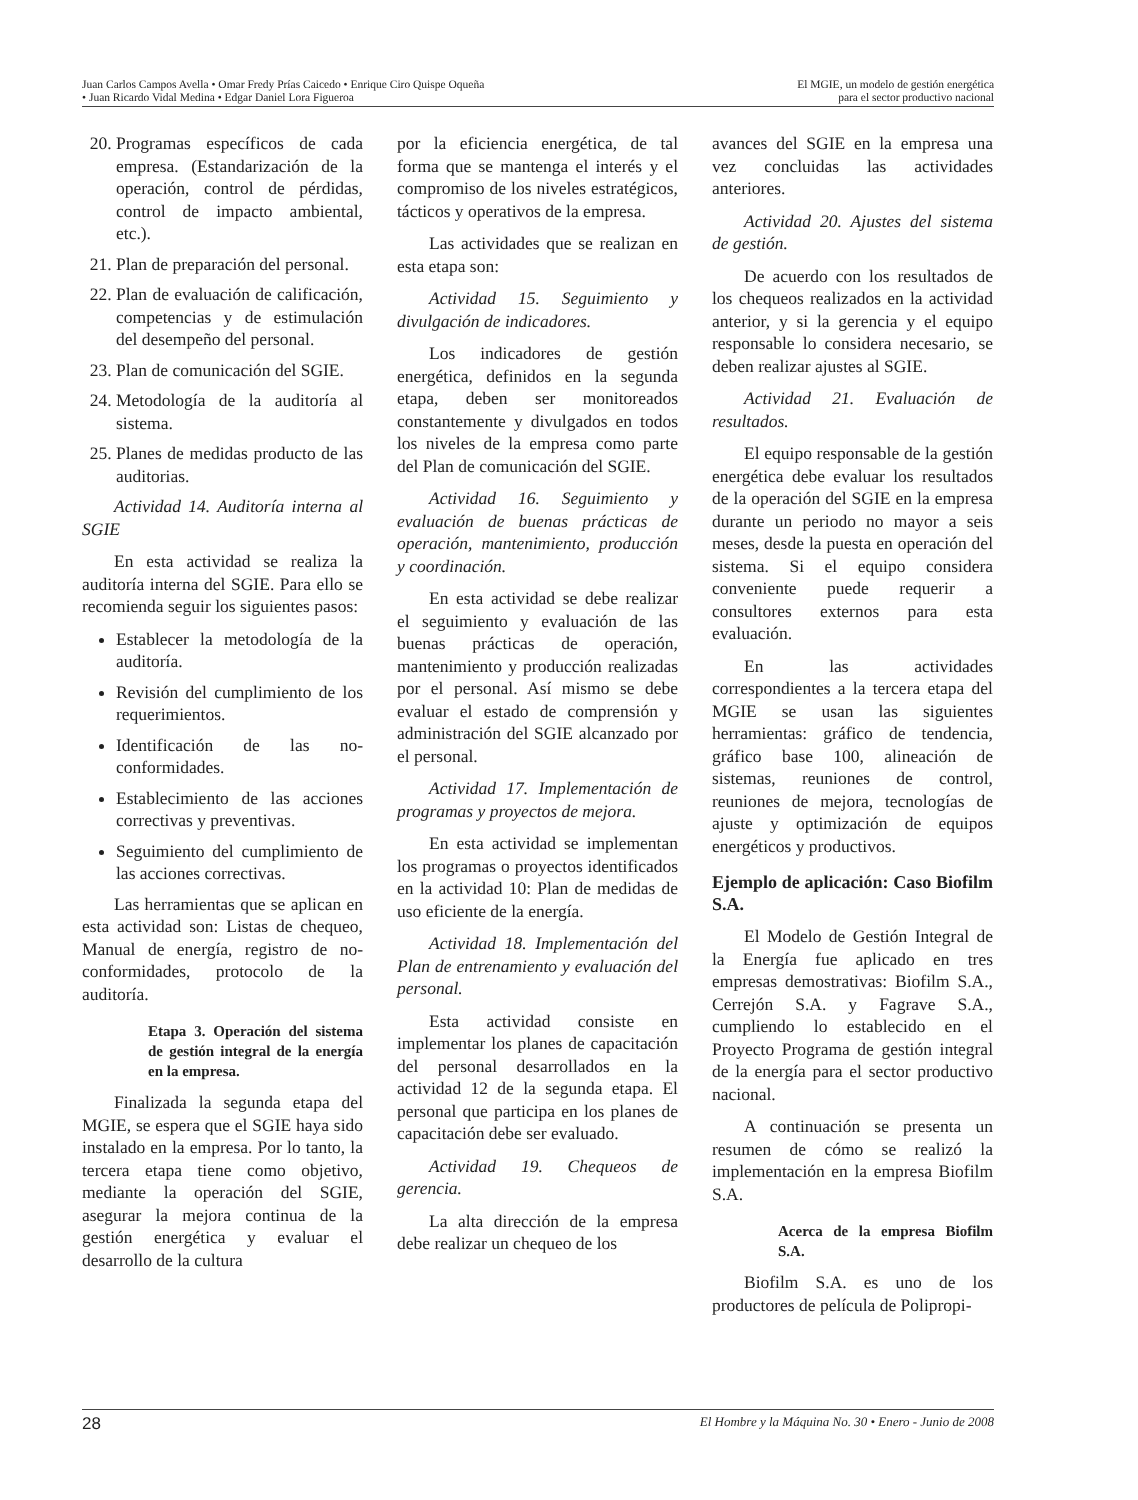Juan Carlos Campos Avella • Omar Fredy Prías Caicedo • Enrique Ciro Quispe Oqueña
• Juan Ricardo Vidal Medina • Edgar Daniel Lora Figueroa
El MGIE, un modelo de gestión energética
para el sector productivo nacional
20. Programas específicos de cada empresa. (Estandarización de la operación, control de pérdidas, control de impacto ambiental, etc.).
21. Plan de preparación del personal.
22. Plan de evaluación de calificación, competencias y de estimulación del desempeño del personal.
23. Plan de comunicación del SGIE.
24. Metodología de la auditoría al sistema.
25. Planes de medidas producto de las auditorias.
Actividad 14. Auditoría interna al SGIE
En esta actividad se realiza la auditoría interna del SGIE. Para ello se recomienda seguir los siguientes pasos:
Establecer la metodología de la auditoría.
Revisión del cumplimiento de los requerimientos.
Identificación de las no-conformidades.
Establecimiento de las acciones correctivas y preventivas.
Seguimiento del cumplimiento de las acciones correctivas.
Las herramientas que se aplican en esta actividad son: Listas de chequeo, Manual de energía, registro de no-conformidades, protocolo de la auditoría.
Etapa 3. Operación del sistema de gestión integral de la energía en la empresa.
Finalizada la segunda etapa del MGIE, se espera que el SGIE haya sido instalado en la empresa. Por lo tanto, la tercera etapa tiene como objetivo, mediante la operación del SGIE, asegurar la mejora continua de la gestión energética y evaluar el desarrollo de la cultura
por la eficiencia energética, de tal forma que se mantenga el interés y el compromiso de los niveles estratégicos, tácticos y operativos de la empresa.
Las actividades que se realizan en esta etapa son:
Actividad 15. Seguimiento y divulgación de indicadores.
Los indicadores de gestión energética, definidos en la segunda etapa, deben ser monitoreados constantemente y divulgados en todos los niveles de la empresa como parte del Plan de comunicación del SGIE.
Actividad 16. Seguimiento y evaluación de buenas prácticas de operación, mantenimiento, producción y coordinación.
En esta actividad se debe realizar el seguimiento y evaluación de las buenas prácticas de operación, mantenimiento y producción realizadas por el personal. Así mismo se debe evaluar el estado de comprensión y administración del SGIE alcanzado por el personal.
Actividad 17. Implementación de programas y proyectos de mejora.
En esta actividad se implementan los programas o proyectos identificados en la actividad 10: Plan de medidas de uso eficiente de la energía.
Actividad 18. Implementación del Plan de entrenamiento y evaluación del personal.
Esta actividad consiste en implementar los planes de capacitación del personal desarrollados en la actividad 12 de la segunda etapa. El personal que participa en los planes de capacitación debe ser evaluado.
Actividad 19. Chequeos de gerencia.
La alta dirección de la empresa debe realizar un chequeo de los
avances del SGIE en la empresa una vez concluidas las actividades anteriores.
Actividad 20. Ajustes del sistema de gestión.
De acuerdo con los resultados de los chequeos realizados en la actividad anterior, y si la gerencia y el equipo responsable lo considera necesario, se deben realizar ajustes al SGIE.
Actividad 21. Evaluación de resultados.
El equipo responsable de la gestión energética debe evaluar los resultados de la operación del SGIE en la empresa durante un periodo no mayor a seis meses, desde la puesta en operación del sistema. Si el equipo considera conveniente puede requerir a consultores externos para esta evaluación.
En las actividades correspondientes a la tercera etapa del MGIE se usan las siguientes herramientas: gráfico de tendencia, gráfico base 100, alineación de sistemas, reuniones de control, reuniones de mejora, tecnologías de ajuste y optimización de equipos energéticos y productivos.
Ejemplo de aplicación: Caso Biofilm S.A.
El Modelo de Gestión Integral de la Energía fue aplicado en tres empresas demostrativas: Biofilm S.A., Cerrejón S.A. y Fagrave S.A., cumpliendo lo establecido en el Proyecto Programa de gestión integral de la energía para el sector productivo nacional.
A continuación se presenta un resumen de cómo se realizó la implementación en la empresa Biofilm S.A.
Acerca de la empresa Biofilm S.A.
Biofilm S.A. es uno de los productores de película de Polipropi-
28 El Hombre y la Máquina No. 30 • Enero - Junio de 2008